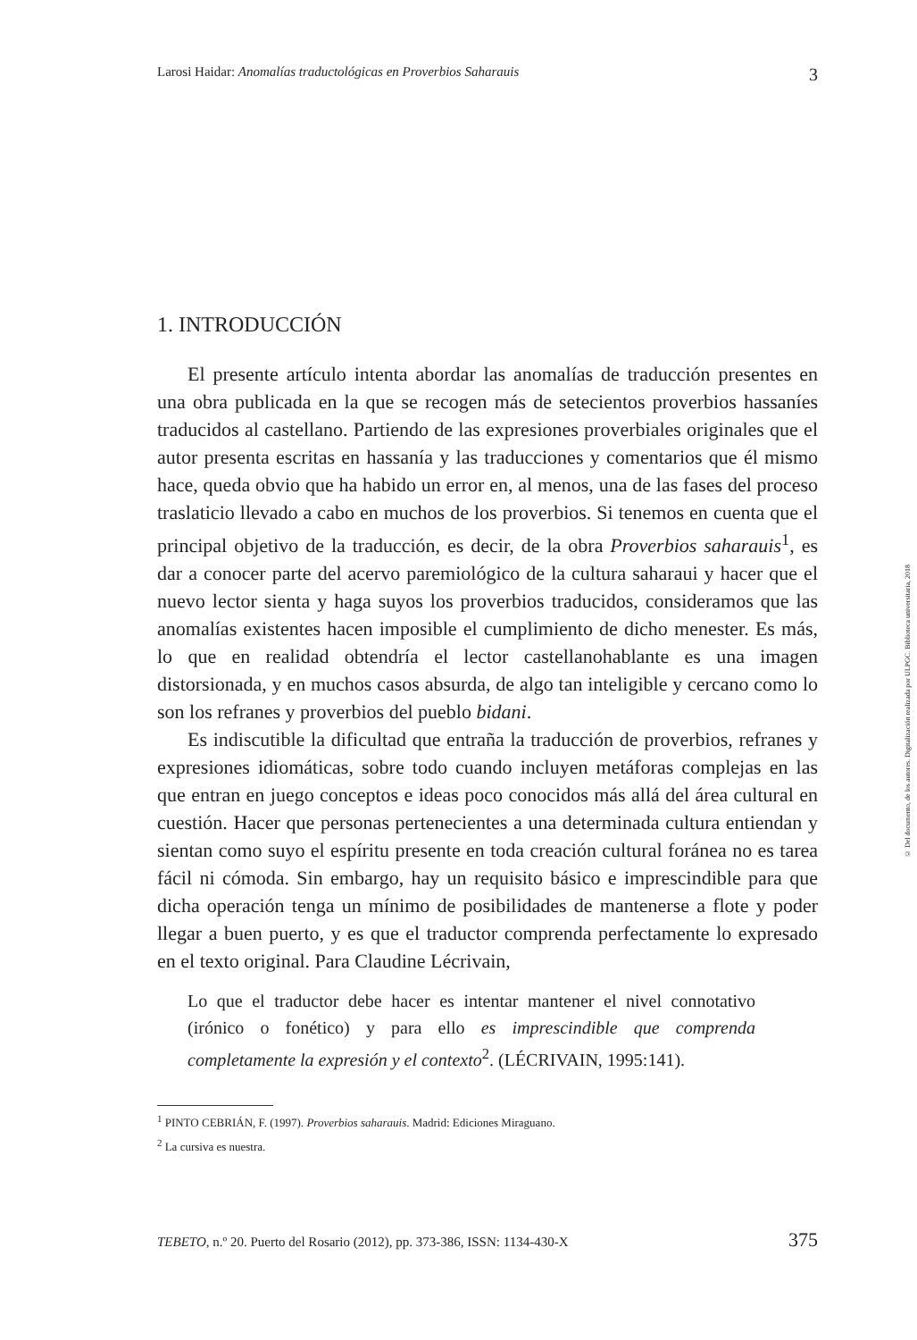Larosi Haidar: Anomalías traductológicas en Proverbios Saharauis 3
1. INTRODUCCIÓN
El presente artículo intenta abordar las anomalías de traducción presentes en una obra publicada en la que se recogen más de setecientos proverbios hassaníes traducidos al castellano. Partiendo de las expresiones proverbiales originales que el autor presenta escritas en hassanía y las traducciones y comentarios que él mismo hace, queda obvio que ha habido un error en, al menos, una de las fases del proceso traslaticio llevado a cabo en muchos de los proverbios. Si tenemos en cuenta que el principal objetivo de la traducción, es decir, de la obra Proverbios saharauis<sup>1</sup>, es dar a conocer parte del acervo paremiológico de la cultura saharaui y hacer que el nuevo lector sienta y haga suyos los proverbios traducidos, consideramos que las anomalías existentes hacen imposible el cumplimiento de dicho menester. Es más, lo que en realidad obtendría el lector castellanohablante es una imagen distorsionada, y en muchos casos absurda, de algo tan inteligible y cercano como lo son los refranes y proverbios del pueblo bidani.
Es indiscutible la dificultad que entraña la traducción de proverbios, refranes y expresiones idiomáticas, sobre todo cuando incluyen metáforas complejas en las que entran en juego conceptos e ideas poco conocidos más allá del área cultural en cuestión. Hacer que personas pertenecientes a una determinada cultura entiendan y sientan como suyo el espíritu presente en toda creación cultural foránea no es tarea fácil ni cómoda. Sin embargo, hay un requisito básico e imprescindible para que dicha operación tenga un mínimo de posibilidades de mantenerse a flote y poder llegar a buen puerto, y es que el traductor comprenda perfectamente lo expresado en el texto original. Para Claudine Lécrivain,
Lo que el traductor debe hacer es intentar mantener el nivel connotativo (irónico o fonético) y para ello es imprescindible que comprenda completamente la expresión y el contexto<sup>2</sup>. (LÉCRIVAIN, 1995:141).
<sup>1</sup> PINTO CEBRIÁN, F. (1997). Proverbios saharauis. Madrid: Ediciones Miraguano.
<sup>2</sup> La cursiva es nuestra.
TEBETO, n.º 20. Puerto del Rosario (2012), pp. 373-386, ISSN: 1134-430-X 375
© Del documento, de los autores. Digitalización realizada por ULPGC. Biblioteca universitaria, 2018